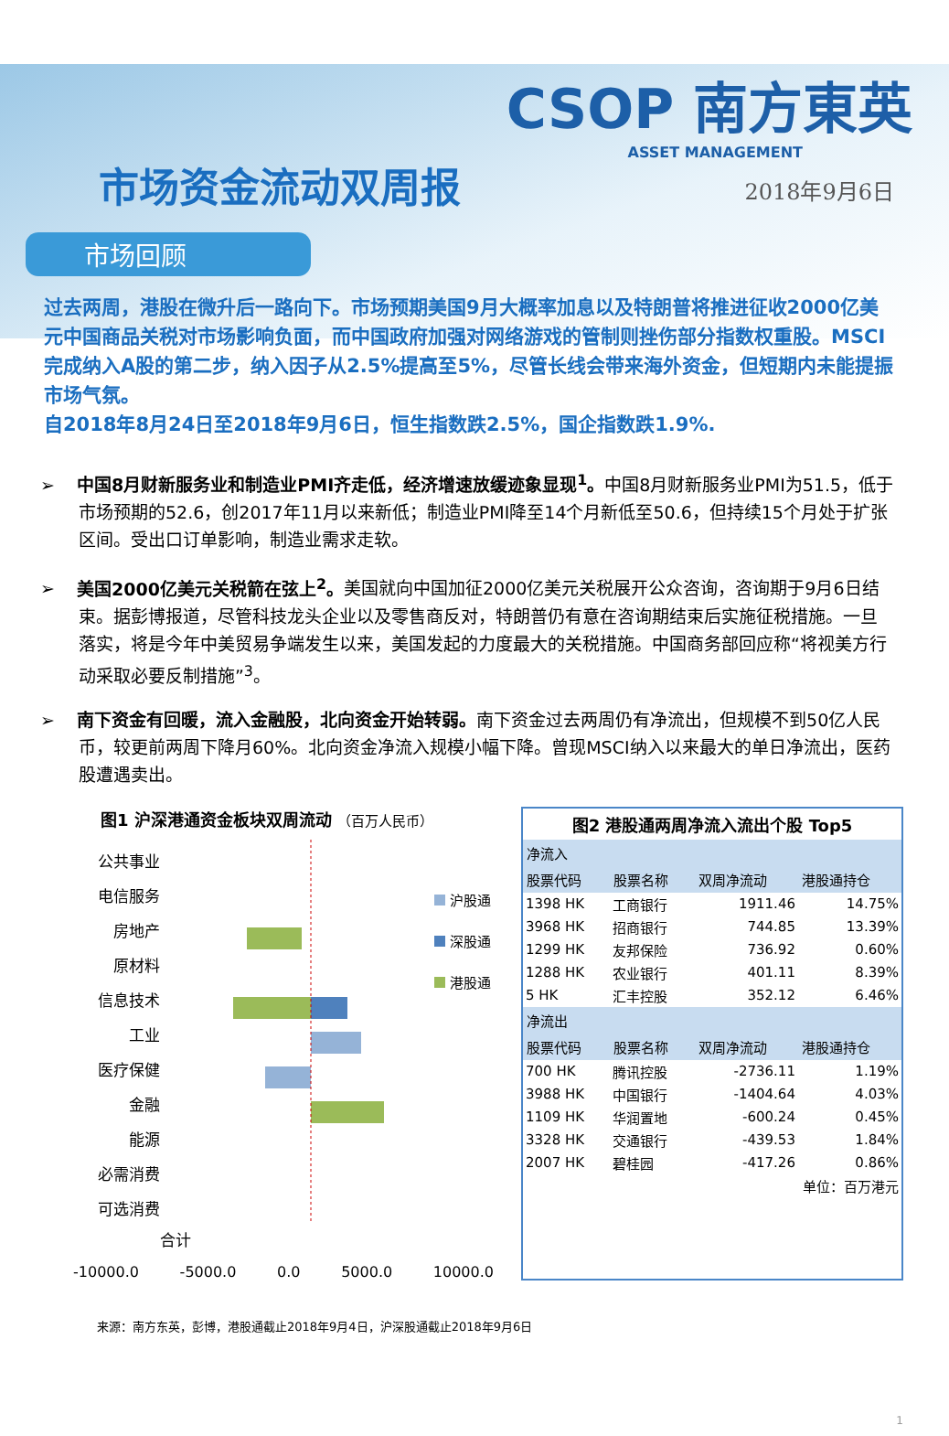CSOP 南方東英
ASSET MANAGEMENT
市场资金流动双周报
2018年9月6日
市场回顾
过去两周，港股在微升后一路向下。市场预期美国9月大概率加息以及特朗普将推进征收2000亿美元中国商品关税对市场影响负面，而中国政府加强对网络游戏的管制则挫伤部分指数权重股。MSCI完成纳入A股的第二步，纳入因子从2.5%提高至5%，尽管长线会带来海外资金，但短期内未能提振市场气氛。
自2018年8月24日至2018年9月6日，恒生指数跌2.5%，国企指数跌1.9%.
➢ 中国8月财新服务业和制造业PMI齐走低，经济增速放缓迹象显现<sup>1</sup>。中国8月财新服务业PMI为51.5，低于市场预期的52.6，创2017年11月以来新低；制造业PMI降至14个月新低至50.6，但持续15个月处于扩张区间。受出口订单影响，制造业需求走软。
➢ 美国2000亿美元关税箭在弦上<sup>2</sup>。美国就向中国加征2000亿美元关税展开公众咨询，咨询期于9月6日结束。据彭博报道，尽管科技龙头企业以及零售商反对，特朗普仍有意在咨询期结束后实施征税措施。一旦落实，将是今年中美贸易争端发生以来，美国发起的力度最大的关税措施。中国商务部回应称“将视美方行动采取必要反制措施”<sup>3</sup>。
➢ 南下资金有回暖，流入金融股，北向资金开始转弱。南下资金过去两周仍有净流出，但规模不到50亿人民币，较更前两周下降月60%。北向资金净流入规模小幅下降。曾现MSCI纳入以来最大的单日净流出，医药股遭遇卖出。
图1 沪深港通资金板块双周流动 （百万人民币）
公共事业
电信服务
房地产
原材料
信息技术
工业
医疗保健
金融
能源
必需消费
可选消费
沪股通
深股通
港股通
合计
-10000.0 -5000.0 0.0 5000.0 10000.0
图2 港股通两周净流入流出个股 Top5
| 净流入 | | | |
| --- | --- | --- | --- |
| 股票代码 | 股票名称 | 双周净流动 | 港股通持仓 |
| 1398 HK | 工商银行 | 1911.46 | 14.75% |
| 3968 HK | 招商银行 | 744.85 | 13.39% |
| 1299 HK | 友邦保险 | 736.92 | 0.60% |
| 1288 HK | 农业银行 | 401.11 | 8.39% |
| 5 HK | 汇丰控股 | 352.12 | 6.46% |
| 净流出 | | | |
| 股票代码 | 股票名称 | 双周净流动 | 港股通持仓 |
| 700 HK | 腾讯控股 | -2736.11 | 1.19% |
| 3988 HK | 中国银行 | -1404.64 | 4.03% |
| 1109 HK | 华润置地 | -600.24 | 0.45% |
| 3328 HK | 交通银行 | -439.53 | 1.84% |
| 2007 HK | 碧桂园 | -417.26 | 0.86% |
| 单位：百万港元 | | | |
来源：南方东英，彭博，港股通截止2018年9月4日，沪深股通截止2018年9月6日
1